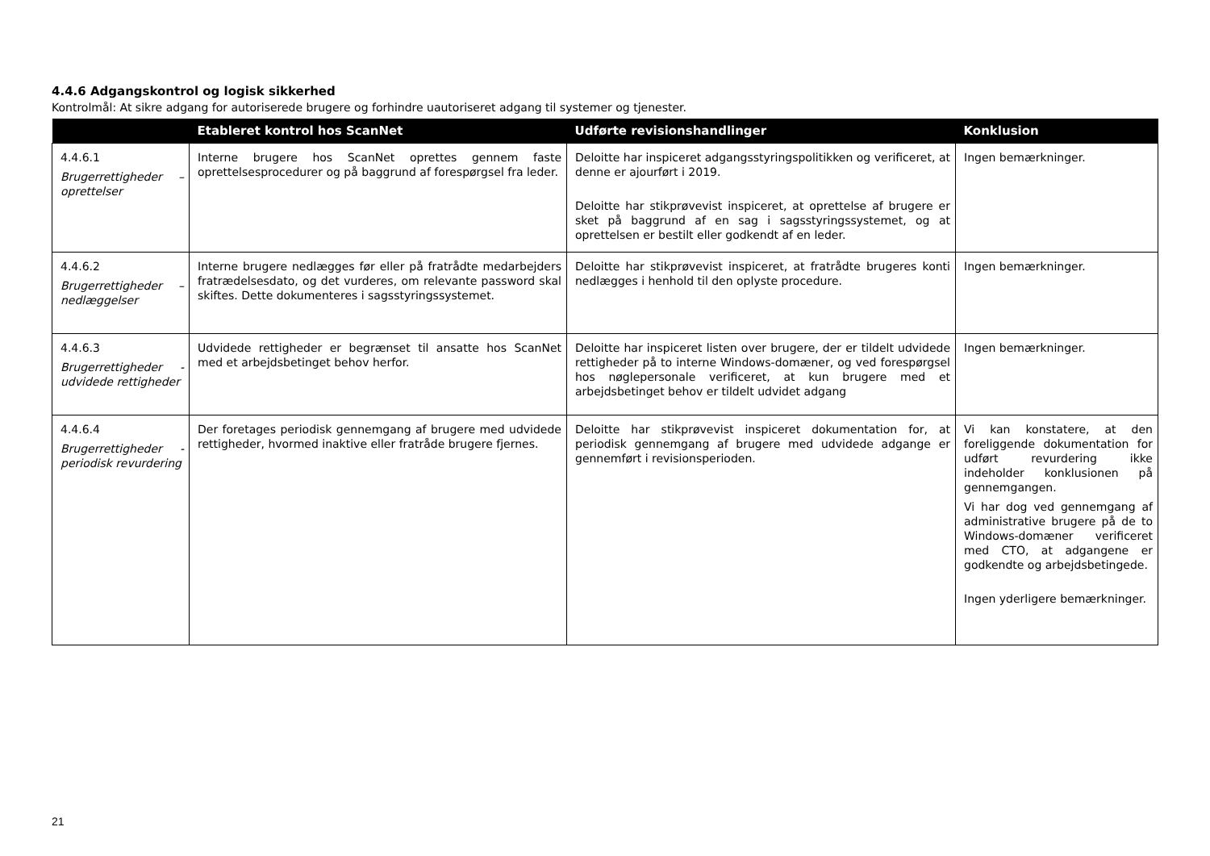4.4.6 Adgangskontrol og logisk sikkerhed
Kontrolmål: At sikre adgang for autoriserede brugere og forhindre uautoriseret adgang til systemer og tjenester.
| | Etableret kontrol hos ScanNet | Udførte revisionshandlinger | Konklusion |
| --- | --- | --- | --- |
| 4.4.6.1 Brugerrettigheder – oprettelser | Interne brugere hos ScanNet oprettes gennem faste oprettelsesprocedurer og på baggrund af forespørgsel fra leder. | Deloitte har inspiceret adgangsstyringspolitikken og verificeret, at denne er ajourført i 2019. Deloitte har stikprøvevist inspiceret, at oprettelse af brugere er sket på baggrund af en sag i sagsstyringssystemet, og at oprettelsen er bestilt eller godkendt af en leder. | Ingen bemærkninger. |
| 4.4.6.2 Brugerrettigheder – nedlæggelser | Interne brugere nedlægges før eller på fratrådte medarbejders fratrædelsesdato, og det vurderes, om relevante password skal skiftes. Dette dokumenteres i sagsstyringssystemet. | Deloitte har stikprøvevist inspiceret, at fratrådte brugeres konti nedlægges i henhold til den oplyste procedure. | Ingen bemærkninger. |
| 4.4.6.3 Brugerrettigheder - udvidede rettigheder | Udvidede rettigheder er begrænset til ansatte hos ScanNet med et arbejdsbetinget behov herfor. | Deloitte har inspiceret listen over brugere, der er tildelt udvidede rettigheder på to interne Windows-domæner, og ved forespørgsel hos nøglepersonale verificeret, at kun brugere med et arbejdsbetinget behov er tildelt udvidet adgang | Ingen bemærkninger. |
| 4.4.6.4 Brugerrettigheder - periodisk revurdering | Der foretages periodisk gennemgang af brugere med udvidede rettigheder, hvormed inaktive eller fratråde brugere fjernes. | Deloitte har stikprøvevist inspiceret dokumentation for, at periodisk gennemgang af brugere med udvidede adgange er gennemført i revisionsperioden. | Vi kan konstatere, at den foreliggende dokumentation for udført revurdering ikke indeholder konklusionen på gennemgangen. Vi har dog ved gennemgang af administrative brugere på de to Windows-domæner verificeret med CTO, at adgangene er godkendte og arbejdsbetingede. Ingen yderligere bemærkninger. |
21